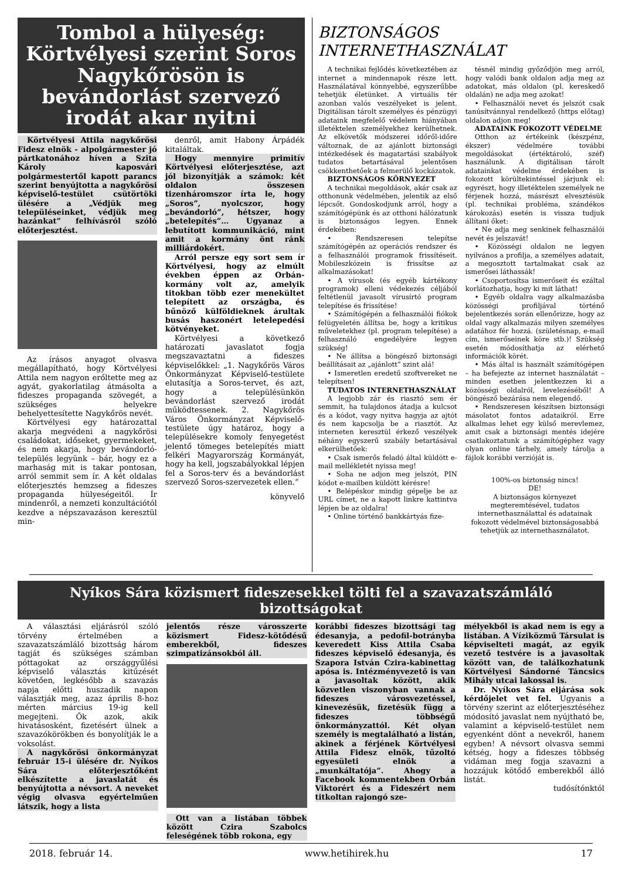Tombol a hülyeség: Körtvélyesi szerint Soros Nagykőrösön is bevándorlást szervező irodát akar nyitni
Körtvélyesi Attila nagykőrösi Fidesz elnök - alpolgármester jó pártkatonához híven a Szita Károly kaposvári polgármestertől kapott parancs szerint benyújtotta a nagykőrösi képviselő-testület csütörtöki ülésére a „Védjük meg településeinket, védjük meg hazánkat” felhívásról szóló előterjesztést.
Az írásos anyagot olvasva megállapítható, hogy Körtvélyesi Attila nem nagyon erőltette meg az agyát, gyakorlatilag átmásolta a fideszes propaganda szövegét, a szükséges helyekre behelyettesítette Nagykőrös nevét.
Körtvélyesi egy határozattal akarja megvédeni a nagykőrösi családokat, időseket, gyermekeket, és nem akarja, hogy bevándorló-település legyünk – bár, hogy ez a marhaság mit is takar pontosan, arról semmit sem ír. A két oldalas előterjesztés hemzseg a fideszes propaganda hülyeségeitől. Ír mindenről, a nemzeti konzultációtól kezdve a népszavazáson keresztül min-
denről, amit Habony Árpádék kitaláltak.
Hogy mennyire primitív Körtvélyesi előterjesztése, azt jól bizonyítják a számok: két oldalon összesen tizenháromszor írta le, hogy „Soros”, nyolcszor, hogy „bevándorló”, hétszer, hogy „betelepítés”… Ugyanaz a lebutított kommunikáció, mint amit a kormány önt ránk milliárdokért.
Arról persze egy sort sem ír Körtvélyesi, hogy az elmúlt években éppen az Orbán-kormány volt az, amelyik titokban több ezer menekültet telepített az országba, és bűnöző külföldieknek árultak busás haszonért letelepedési kötvényeket.
Körtvélyesi a következő határozati javaslatot fogja megszavaztatni a fideszes képviselőkkel: „1. Nagykőrös Város Önkormányzat Képviselő-testülete elutasítja a Soros-tervet, és azt, hogy a településünkön bevándorlást szervező irodát működtessenek. 2. Nagykőrös Város Önkormányzat Képviselő-testülete úgy határoz, hogy a településekre komoly fenyegetést jelentő tömeges betelepítés miatt felkéri Magyarország Kormányát, hogy ha kell, jogszabályokkal lépjen fel a Soros-terv és a bevándorlást szervező Soros-szervezetek ellen.”
könyvelő
BIZTONSÁGOS INTERNETHASZNÁLAT
A technikai fejlődés következtében az internet a mindennapok része lett. Használatával könnyebbé, egyszerűbbe tehetjük életünket. A virtuális tér azonban valós veszélyeket is jelent. Digitálisan tárolt személyes és pénzügyi adataink megfelelő védelem hiányában illetéktelen személyekhez kerülhetnek. Az elkövetők módszerei időről-időre változnak, de az ajánlott biztonsági intézkedések és magatartási szabályok tudatos betartásával jelentősen csökkenthetőek a felmerülő kockázatok.
BIZTONSÁGOS KÖRNYEZET
A technikai megoldások, akár csak az otthonunk védelmében, jelentik az első lépcsőt. Gondoskodjunk arról, hogy a számítógépünk és az otthoni hálózatunk is biztonságos legyen. Ennek érdekében:
• Rendszeresen telepítse számítógépén az operációs rendszer és a felhasználói programok frissítéseit. Mobileszközein is frissítse az alkalmazásokat!
• A vírusok (és egyéb kártékony programok) elleni védekezés céljából feltétlenül javasolt vírusírtó program telepítése és frissítése!
• Számítógépén a felhasználói fiókok felügyeletén állítsa be, hogy a kritikus műveletekhez (pl. program telepítése) a felhasználó engedélyére legyen szükség!
• Ne állítsa a böngésző biztonsági beállításait az „ajánlott” szint alá!
• Ismeretlen eredetű szoftvereket ne telepítsen!
TUDATOS INTERNETHASZNÁLAT
A legjobb zár és riasztó sem ér semmit, ha tulajdonos átadja a kulcsot és a kódot, vagy nyitva hagyja az ajtót és nem kapcsolja be a riasztót. Az interneten keresztül érkező veszélyek néhány egyszerű szabály betartásával elkerülhetőek:
• Csak ismerős feladó által küldött e-mail mellékletét nyissa meg!
• Soha ne adjon meg jelszót, PIN kódot e-mailben küldött kérésre!
• Belépéskor mindig gépelje be az URL címet, ne a kapott linkre kattintva lépjen be az oldalra!
• Online történő bankkártyás fize-
tésnél mindig győződjön meg arról, hogy valódi bank oldalon adja meg az adatokat, más oldalon (pl. kereskedő oldalán) ne adja meg azokat!
• Felhasználói nevet és jelszót csak tanúsítvánnyal rendelkező (https előtag) oldalon adjon meg!
ADATAINK FOKOZOTT VÉDELME
Otthon az értékeink (készpénz, ékszer) védelmére további megoldásokat (értéktároló, széf) használunk. A digitálisan tárolt adatainkat védelme érdekében is fokozott körültekintéssel járjunk el: egyrészt, hogy illetéktelen személyek ne férjenek hozzá, másrészt elvesztésük (pl. technikai probléma, szándékos károkozás) esetén is vissza tudjuk állítani őket:
• Ne adja meg senkinek felhasználói nevét és jelszavát!
• Közösségi oldalon ne legyen nyilvános a profilja, a személyes adatait, a megosztott tartalmakat csak az ismerősei láthassák!
• Csoportosítsa ismerőseit és ezáltal korlátozhatja, hogy ki mit láthat!
• Egyéb oldalra vagy alkalmazásba közösségi profiljával történő bejelentkezés során ellenőrizze, hogy az oldal vagy alkalmazás milyen személyes adatához fér hozzá. (születésnap, e-mail cím, ismerőseinek köre stb.)! Szükség esetén módosíthatja az elérhető információk körét.
• Más által is használt számítógépen – ha befejezte az internet használatát – minden esetben jelentkezzen ki a közösségi oldalról, levelezéséből! A böngésző bezárása nem elegendő.
• Rendszeresen készítsen biztonsági másolatot fontos adataikról. Erre alkalmas lehet egy külső merevlemez, amit csak a biztonsági mentés idejére csatlakoztatunk a számítógéphez vagy olyan online tárhely, amely tárolja a fájlok korábbi verzióját is.
100%-os biztonság nincs!
DE!
A biztonságos környezet megteremtésével, tudatos internethasználattal és adatainak fokozott védelmével biztonságosabbá tehetjük az internethasználatot.
Nyíkos Sára közismert fideszesekkel tölti fel a szavazatszámláló bizottságokat
A választási eljárásról szóló törvény értelmében a szavazatszámláló bizottság három tagját és szükséges számban póttagokat az országgyűlési képviselő választás kitűzését követően, legkésőbb a szavazás napja előtti huszadik napon választják meg, azaz április 8-hoz mérten március 19-ig kell megejteni. Ők azok, akik hivatásosként, fizetésért ülnek a szavazókörökben és bonyolítják le a voksolást.
A nagykőrösi önkormányzat február 15-i ülésére dr. Nyíkos Sára előterjesztőként elkészítette a javaslatát és benyújtotta a névsort. A neveket végig olvasva egyértelműen látszik, hogy a lista
jelentős része városszerte közismert Fidesz-kötődésű emberekből, fideszes szimpatizánsokból áll.
Ott van a listában többek között Czira Szabolcs feleségének több rokona, egy
korábbi fideszes bizottsági tag édesanyja, a pedofil-botrányba keveredett Kiss Attila Csaba fideszes képviselő édesanyja, és Szapora István Czira-kabinettag apósa is. Intézményvezető is van a javasoltak között, akik közvetlen viszonyban vannak a fideszes városvezetéssel, kinevezésük, fizetésük függ a fideszes többségű önkormányzattól. Két olyan személy is megtalálható a listán, akinek a férjének Körtvélyesi Attila Fidesz elnök, tűzoltó egyesületi elnök a „munkáltatója”. Ahogy a Facebook kommentekben Orbán Viktorért és a Fideszért nem titkoltan rajongó sze-
mélyekből is akad nem is egy a listában. A Víziközmű Társulat is képviselteti magát, az egyik vezető testvére is a javasoltak között van, de találkozhatunk Körtvélyesi Sándorné Táncsics Mihály utcai lakossal is.
Dr. Nyíkos Sára eljárása sok kérdőjelet vet fel. Ugyanis a törvény szerint az előterjesztéséhez módosító javaslat nem nyújtható be, valamint a képviselő-testület nem egyenként dönt a nevekről, hanem egyben! A névsort olvasva semmi kétség, hogy a fideszes többség vidáman meg fogja szavazni a hozzájuk kötődő emberekből álló listát.
tudósítónktól
2018. február 14. www.hetihirek.hu 17